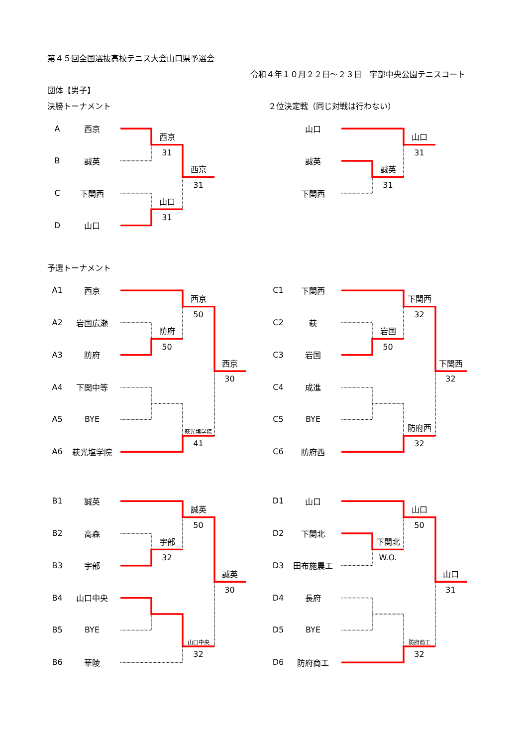第４５回全国選抜高校テニス大会山口県予選会
令和４年１０月２２日～２３日　宇部中央公園テニスコート
団体【男子】
決勝トーナメント ２位決定戦（同じ対戦は行わない）
A
西京
西京
31
B
誠英
西京
31
C
下関西
山口
31
D
山口
山口
山口
31
誠英
誠英
31
下関西
予選トーナメント
A1
西京
西京
50
A2
岩国広瀬
防府
50
A3
防府
西京
30
A4
下関中等
A5
BYE
萩光塩学院
41
A6
萩光塩学院
C1
下関西
下関西
32
C2
萩
岩国
50
C3
岩国
下関西
32
C4
成進
C5
BYE
防府西
32
C6
防府西
B1
誠英
誠英
50
B2
高森
宇部
32
B3
宇部
誠英
30
B4
山口中央
B5
BYE
山口中央
32
B6
華陵
D1
山口
山口
50
D2
下関北
下関北
W.O.
D3
田布施農工
山口
31
D4
長府
D5
BYE
防府商工
32
D6
防府商工